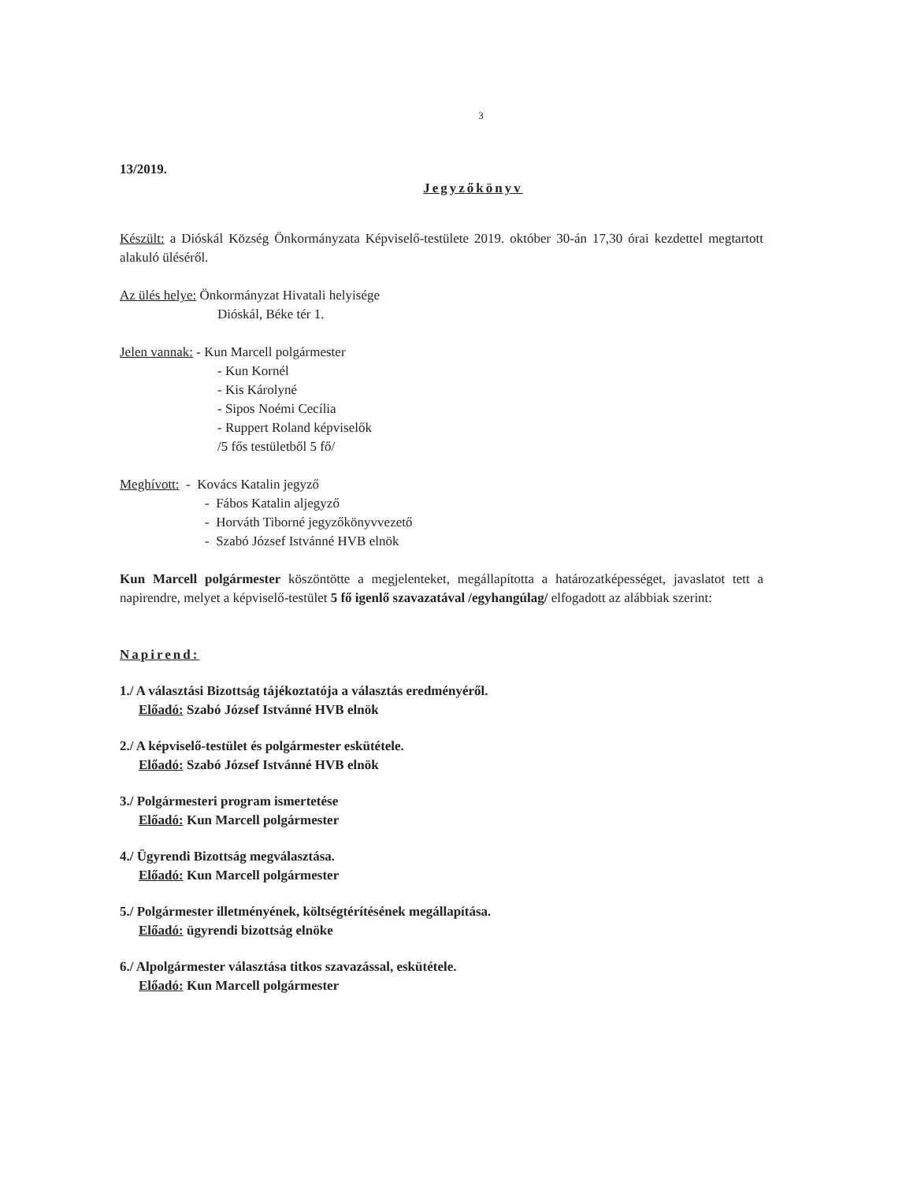3
13/2019.
Jegyzőkönyv
Készült: a Dióskál Község Önkormányzata Képviselő-testülete 2019. október 30-án 17,30 órai kezdettel megtartott alakuló üléséről.
Az ülés helye: Önkormányzat Hivatali helyisége
Dióskál, Béke tér 1.
Jelen vannak: - Kun Marcell polgármester
- Kun Kornél
- Kis Károlyné
- Sipos Noémi Cecília
- Ruppert Roland képviselők
/5 fős testületből 5 fő/
Meghívott: - Kovács Katalin jegyző
- Fábos Katalin aljegyző
- Horváth Tiborné jegyzőkönyvvezető
- Szabó József Istvánné HVB elnök
Kun Marcell polgármester köszöntötte a megjelenteket, megállapította a határozatképességet, javaslatot tett a napirendre, melyet a képviselő-testület 5 fő igenlő szavazatával /egyhangúlag/ elfogadott az alábbiak szerint:
Napirend:
1./ A választási Bizottság tájékoztatója a választás eredményéről.
Előadó: Szabó József Istvánné HVB elnök
2./ A képviselő-testület és polgármester eskütétele.
Előadó: Szabó József Istvánné HVB elnök
3./ Polgármesteri program ismertetése
Előadó: Kun Marcell polgármester
4./ Ügyrendi Bizottság megválasztása.
Előadó: Kun Marcell polgármester
5./ Polgármester illetményének, költségtérítésének megállapítása.
Előadó: ügyrendi bizottság elnöke
6./ Alpolgármester választása titkos szavazással, eskütétele.
Előadó: Kun Marcell polgármester